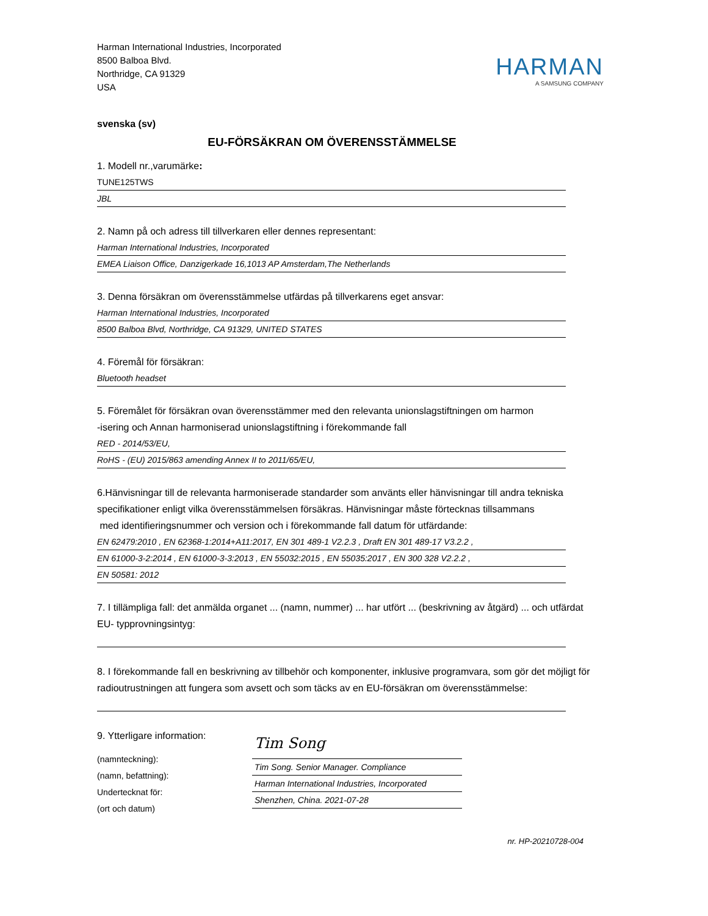Harman International Industries, Incorporated
8500 Balboa Blvd.
Northridge, CA 91329
USA
HARMAN
A SAMSUNG COMPANY
svenska (sv)
EU-FÖRSÄKRAN OM ÖVERENSSTÄMMELSE
1. Modell nr.,varumärke:
TUNE125TWS
JBL
2. Namn på och adress till tillverkaren eller dennes representant:
Harman International Industries, Incorporated
EMEA Liaison Office, Danzigerkade 16,1013 AP Amsterdam,The Netherlands
3. Denna försäkran om överensstämmelse utfärdas på tillverkarens eget ansvar:
Harman International Industries, Incorporated
8500 Balboa Blvd, Northridge, CA 91329, UNITED STATES
4. Föremål för försäkran:
Bluetooth headset
5. Föremålet för försäkran ovan överensstämmer med den relevanta unionslagstiftningen om harmon
-isering och Annan harmoniserad unionslagstiftning i förekommande fall
RED - 2014/53/EU,
RoHS - (EU) 2015/863 amending Annex II to 2011/65/EU,
6.Hänvisningar till de relevanta harmoniserade standarder som använts eller hänvisningar till andra tekniska specifikationer enligt vilka överensstämmelsen försäkras. Hänvisningar måste förtecknas tillsammans
med identifieringsnummer och version och i förekommande fall datum för utfärdande:
EN 62479:2010 , EN 62368-1:2014+A11:2017, EN 301 489-1 V2.2.3 , Draft EN 301 489-17 V3.2.2 ,
EN 61000-3-2:2014 , EN 61000-3-3:2013 , EN 55032:2015 , EN 55035:2017 , EN 300 328 V2.2.2 ,
EN 50581: 2012
7. I tillämpliga fall: det anmälda organet ... (namn, nummer) ... har utfört ... (beskrivning av åtgärd) ... och utfärdat EU- typprovningsintyg:
8. I förekommande fall en beskrivning av tillbehör och komponenter, inklusive programvara, som gör det möjligt för radioutrustningen att fungera som avsett och som täcks av en EU-försäkran om överensstämmelse:
9. Ytterligare information:
(namnteckning):
(namn, befattning):
Undertecknat för:
(ort och datum)
Tim Song
Tim Song. Senior Manager. Compliance
Harman International Industries, Incorporated
Shenzhen, China. 2021-07-28
nr. HP-20210728-004